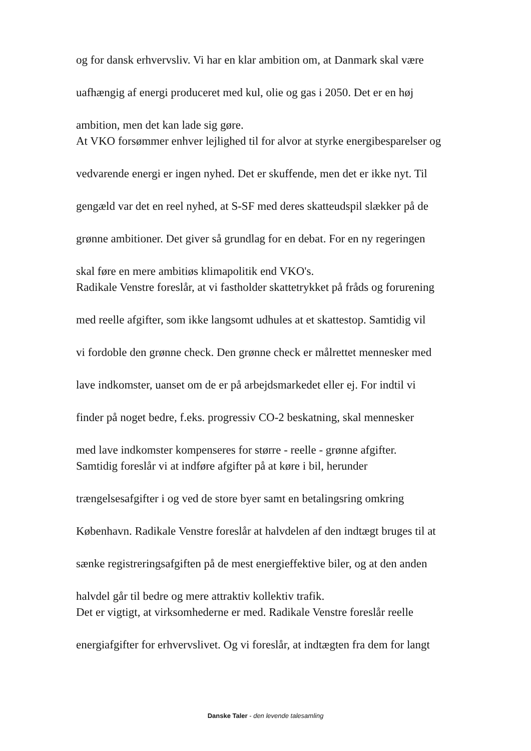og for dansk erhvervsliv. Vi har en klar ambition om, at Danmark skal være
uafhængig af energi produceret med kul, olie og gas i 2050. Det er en høj
ambition, men det kan lade sig gøre.
At VKO forsømmer enhver lejlighed til for alvor at styrke energibesparelser og
vedvarende energi er ingen nyhed. Det er skuffende, men det er ikke nyt. Til
gengæld var det en reel nyhed, at S-SF med deres skatteudspil slækker på de
grønne ambitioner. Det giver så grundlag for en debat. For en ny regeringen
skal føre en mere ambitiøs klimapolitik end VKO's.
Radikale Venstre foreslår, at vi fastholder skattetrykket på fråds og forurening
med reelle afgifter, som ikke langsomt udhules at et skattestop. Samtidig vil
vi fordoble den grønne check. Den grønne check er målrettet mennesker med
lave indkomster, uanset om de er på arbejdsmarkedet eller ej. For indtil vi
finder på noget bedre, f.eks. progressiv CO-2 beskatning, skal mennesker
med lave indkomster kompenseres for større - reelle - grønne afgifter.
Samtidig foreslår vi at indføre afgifter på at køre i bil, herunder
trængelsesafgifter i og ved de store byer samt en betalingsring omkring
København. Radikale Venstre foreslår at halvdelen af den indtægt bruges til at
sænke registreringsafgiften på de mest energieffektive biler, og at den anden
halvdel går til bedre og mere attraktiv kollektiv trafik.
Det er vigtigt, at virksomhederne er med. Radikale Venstre foreslår reelle
energiafgifter for erhvervslivet. Og vi foreslår, at indtægten fra dem for langt
Danske Taler - den levende talesamling